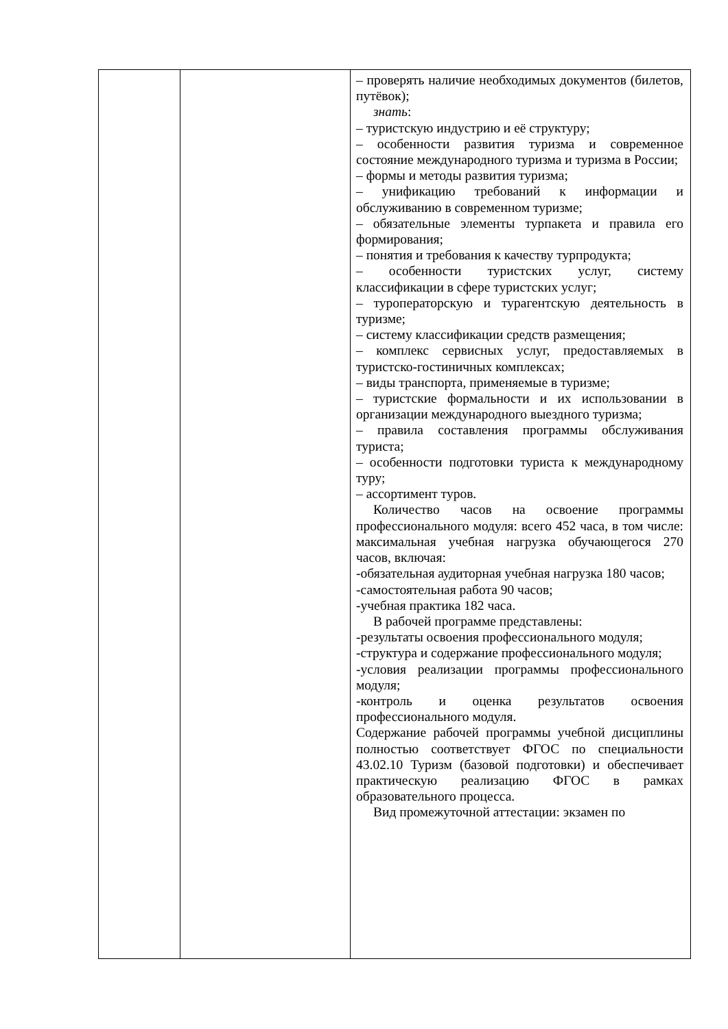| | | – проверять наличие необходимых документов (билетов, путёвок); знать : – туристскую индустрию и её структуру; – особенности развития туризма и современное состояние международного туризма и туризма в России; – формы и методы развития туризма; – унификацию требований к информации и обслуживанию в современном туризме; – обязательные элементы турпакета и правила его формирования; – понятия и требования к качеству турпродукта; – особенности туристских услуг, систему классификации в сфере туристских услуг; – туроператорскую и турагентскую деятельность в туризме; – систему классификации средств размещения; – комплекс сервисных услуг, предоставляемых в туристско-гостиничных комплексах; – виды транспорта, применяемые в туризме; – туристские формальности и их использовании в организации международного выездного туризма; – правила составления программы обслуживания туриста; – особенности подготовки туриста к международному туру; – ассортимент туров. Количество часов на освоение программы профессионального модуля: всего 452 часа, в том числе: максимальная учебная нагрузка обучающегося 270 часов, включая: -обязательная аудиторная учебная нагрузка 180 часов; -самостоятельная работа 90 часов; -учебная практика 182 часа. В рабочей программе представлены: -результаты освоения профессионального модуля; -структура и содержание профессионального модуля; -условия реализации программы профессионального модуля; -контроль и оценка результатов освоения профессионального модуля. Содержание рабочей программы учебной дисциплины полностью соответствует ФГОС по специальности 43.02.10 Туризм (базовой подготовки) и обеспечивает практическую реализацию ФГОС в рамках образовательного процесса. Вид промежуточной аттестации: экзамен по |